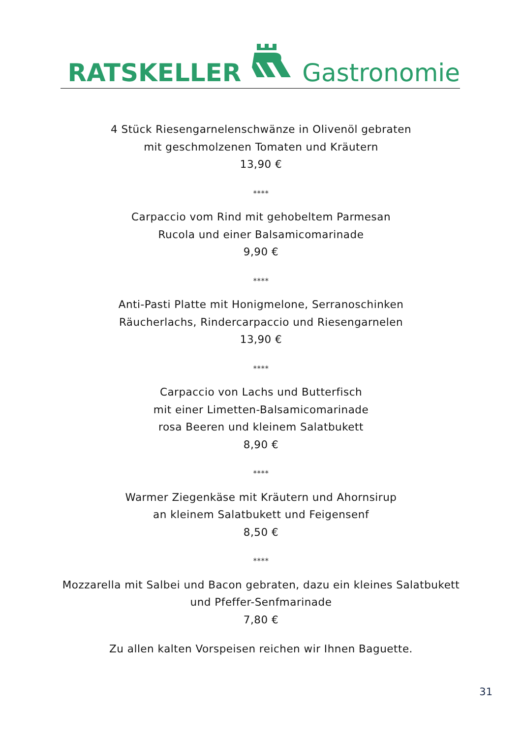RATSKELLER Gastronomie
4 Stück Riesengarnelenschwänze in Olivenöl gebraten
mit geschmolzenen Tomaten und Kräutern
13,90 €
****
Carpaccio vom Rind mit gehobeltem Parmesan
Rucola und einer Balsamicomarinade
9,90 €
****
Anti-Pasti Platte mit Honigmelone, Serranoschinken
Räucherlachs, Rindercarpaccio und Riesengarnelen
13,90 €
****
Carpaccio von Lachs und Butterfisch
mit einer Limetten-Balsamicomarinade
rosa Beeren und kleinem Salatbukett
8,90 €
****
Warmer Ziegenkäse mit Kräutern und Ahornsirup
an kleinem Salatbukett und Feigensenf
8,50 €
****
Mozzarella mit Salbei und Bacon gebraten, dazu ein kleines Salatbukett
und Pfeffer-Senfmarinade
7,80 €
Zu allen kalten Vorspeisen reichen wir Ihnen Baguette.
31